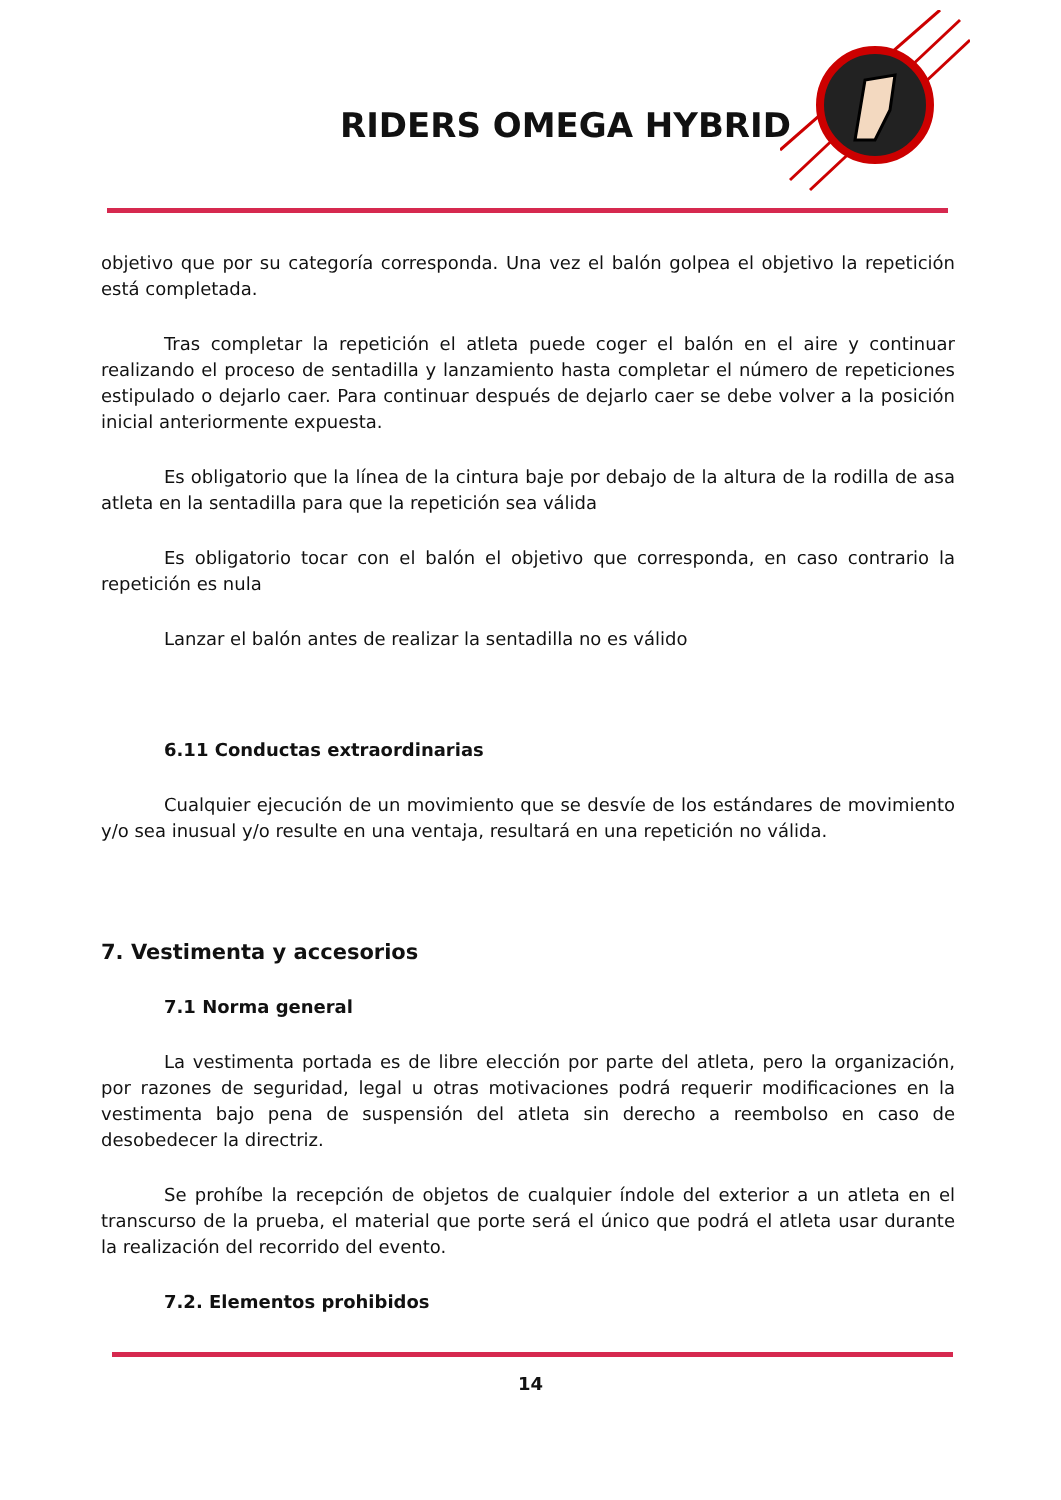RIDERS OMEGA HYBRID
objetivo que por su categoría corresponda. Una vez el balón golpea el objetivo la repetición está completada.
Tras completar la repetición el atleta puede coger el balón en el aire y continuar realizando el proceso de sentadilla y lanzamiento hasta completar el número de repeticiones estipulado o dejarlo caer. Para continuar después de dejarlo caer se debe volver a la posición inicial anteriormente expuesta.
Es obligatorio que la línea de la cintura baje por debajo de la altura de la rodilla de asa atleta en la sentadilla para que la repetición sea válida
Es obligatorio tocar con el balón el objetivo que corresponda, en caso contrario la repetición es nula
Lanzar el balón antes de realizar la sentadilla no es válido
6.11 Conductas extraordinarias
Cualquier ejecución de un movimiento que se desvíe de los estándares de movimiento y/o sea inusual y/o resulte en una ventaja, resultará en una repetición no válida.
7. Vestimenta y accesorios
7.1 Norma general
La vestimenta portada es de libre elección por parte del atleta, pero la organización, por razones de seguridad, legal u otras motivaciones podrá requerir modificaciones en la vestimenta bajo pena de suspensión del atleta sin derecho a reembolso en caso de desobedecer la directriz.
Se prohíbe la recepción de objetos de cualquier índole del exterior a un atleta en el transcurso de la prueba, el material que porte será el único que podrá el atleta usar durante la realización del recorrido del evento.
7.2. Elementos prohibidos
14